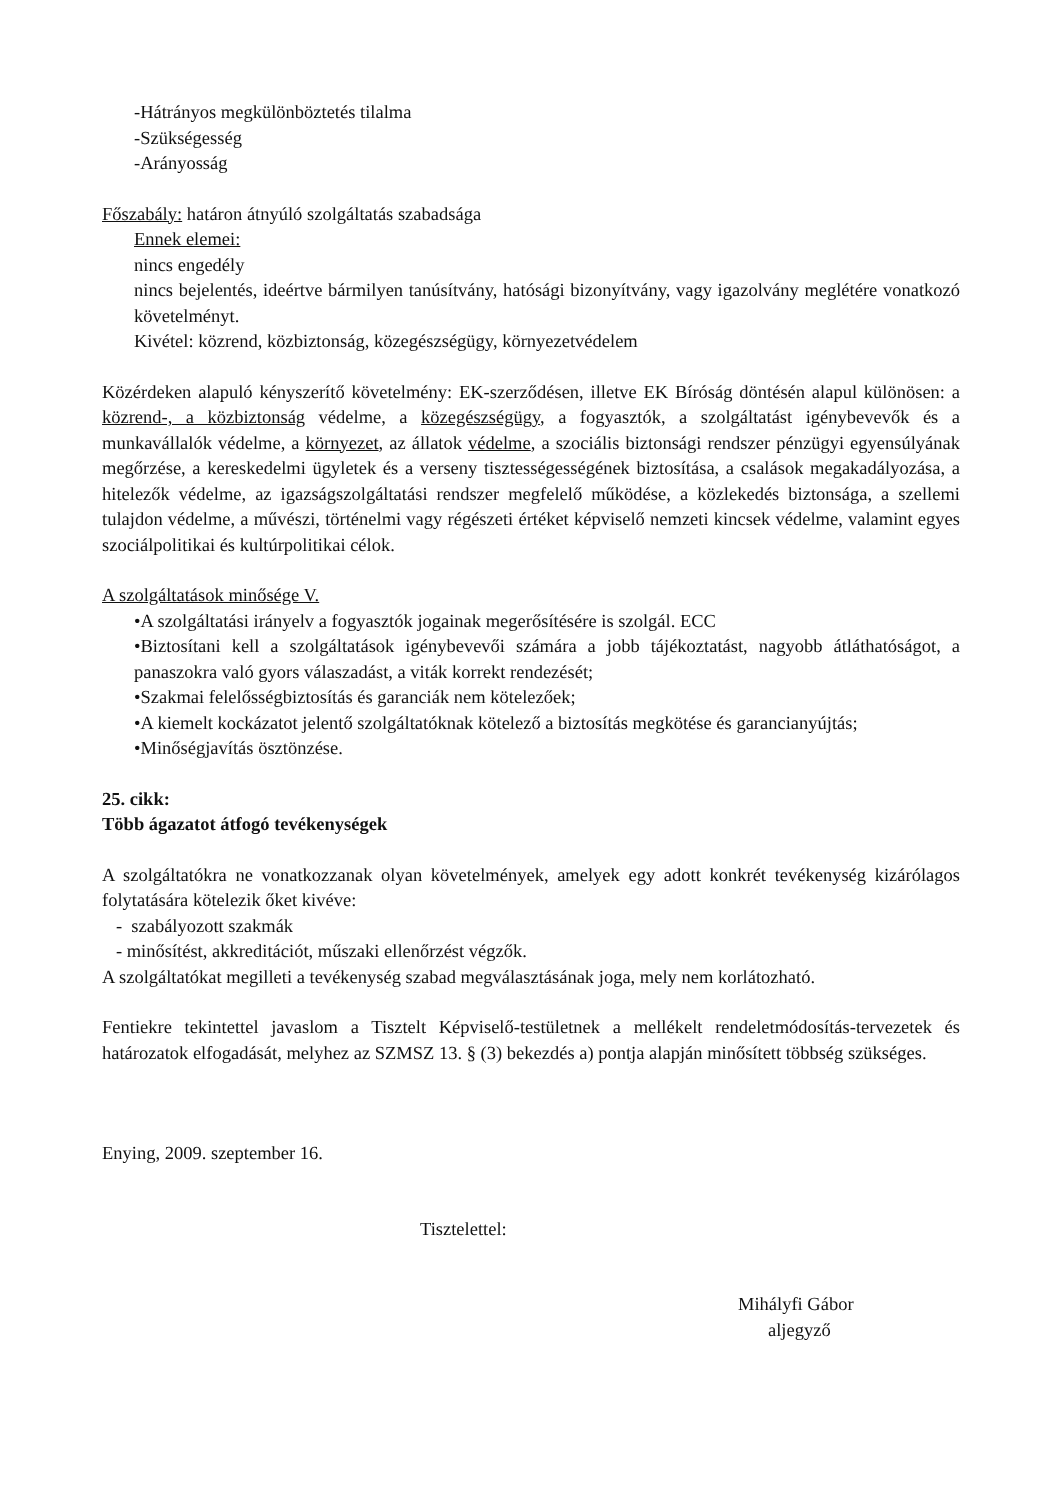-Hátrányos megkülönböztetés tilalma
-Szükségesség
-Arányosság
Főszabály: határon átnyúló szolgáltatás szabadsága
Ennek elemei:
nincs engedély
nincs bejelentés, ideértve bármilyen tanúsítvány, hatósági bizonyítvány, vagy igazolvány meglétére vonatkozó követelményt.
Kivétel: közrend, közbiztonság, közegészségügy, környezetvédelem
Közérdeken alapuló kényszerítő követelmény: EK-szerződésen, illetve EK Bíróság döntésén alapul különösen: a közrend-, a közbiztonság védelme, a közegészségügy, a fogyasztók, a szolgáltatást igénybevevők és a munkavállalók védelme, a környezet, az állatok védelme, a szociális biztonsági rendszer pénzügyi egyensúlyának megőrzése, a kereskedelmi ügyletek és a verseny tisztességességének biztosítása, a csalások megakadályozása, a hitelezők védelme, az igazságszolgáltatási rendszer megfelelő működése, a közlekedés biztonsága, a szellemi tulajdon védelme, a művészi, történelmi vagy régészeti értéket képviselő nemzeti kincsek védelme, valamint egyes szociálpolitikai és kultúrpolitikai célok.
A szolgáltatások minősége V.
•A szolgáltatási irányelv a fogyasztók jogainak megerősítésére is szolgál. ECC
•Biztosítani kell a szolgáltatások igénybevevői számára a jobb tájékoztatást, nagyobb átláthatóságot, a panaszokra való gyors válaszadást, a viták korrekt rendezését;
•Szakmai felelősségbiztosítás és garanciák nem kötelezőek;
•A kiemelt kockázatot jelentő szolgáltatóknak kötelező a biztosítás megkötése és garancianyújtás;
•Minőségjavítás ösztönzése.
25. cikk:
Több ágazatot átfogó tevékenységek
A szolgáltatókra ne vonatkozzanak olyan követelmények, amelyek egy adott konkrét tevékenység kizárólagos folytatására kötelezik őket kivéve:
- szabályozott szakmák
- minősítést, akkreditációt, műszaki ellenőrzést végzők.
A szolgáltatókat megilleti a tevékenység szabad megválasztásának joga, mely nem korlátozható.
Fentiekre tekintettel javaslom a Tisztelt Képviselő-testületnek a mellékelt rendeletmódosítás-tervezetek és határozatok elfogadását, melyhez az SZMSZ 13. § (3) bekezdés a) pontja alapján minősített többség szükséges.
Enying, 2009. szeptember 16.
Tisztelettel:
Mihályfi Gábor
aljegyző